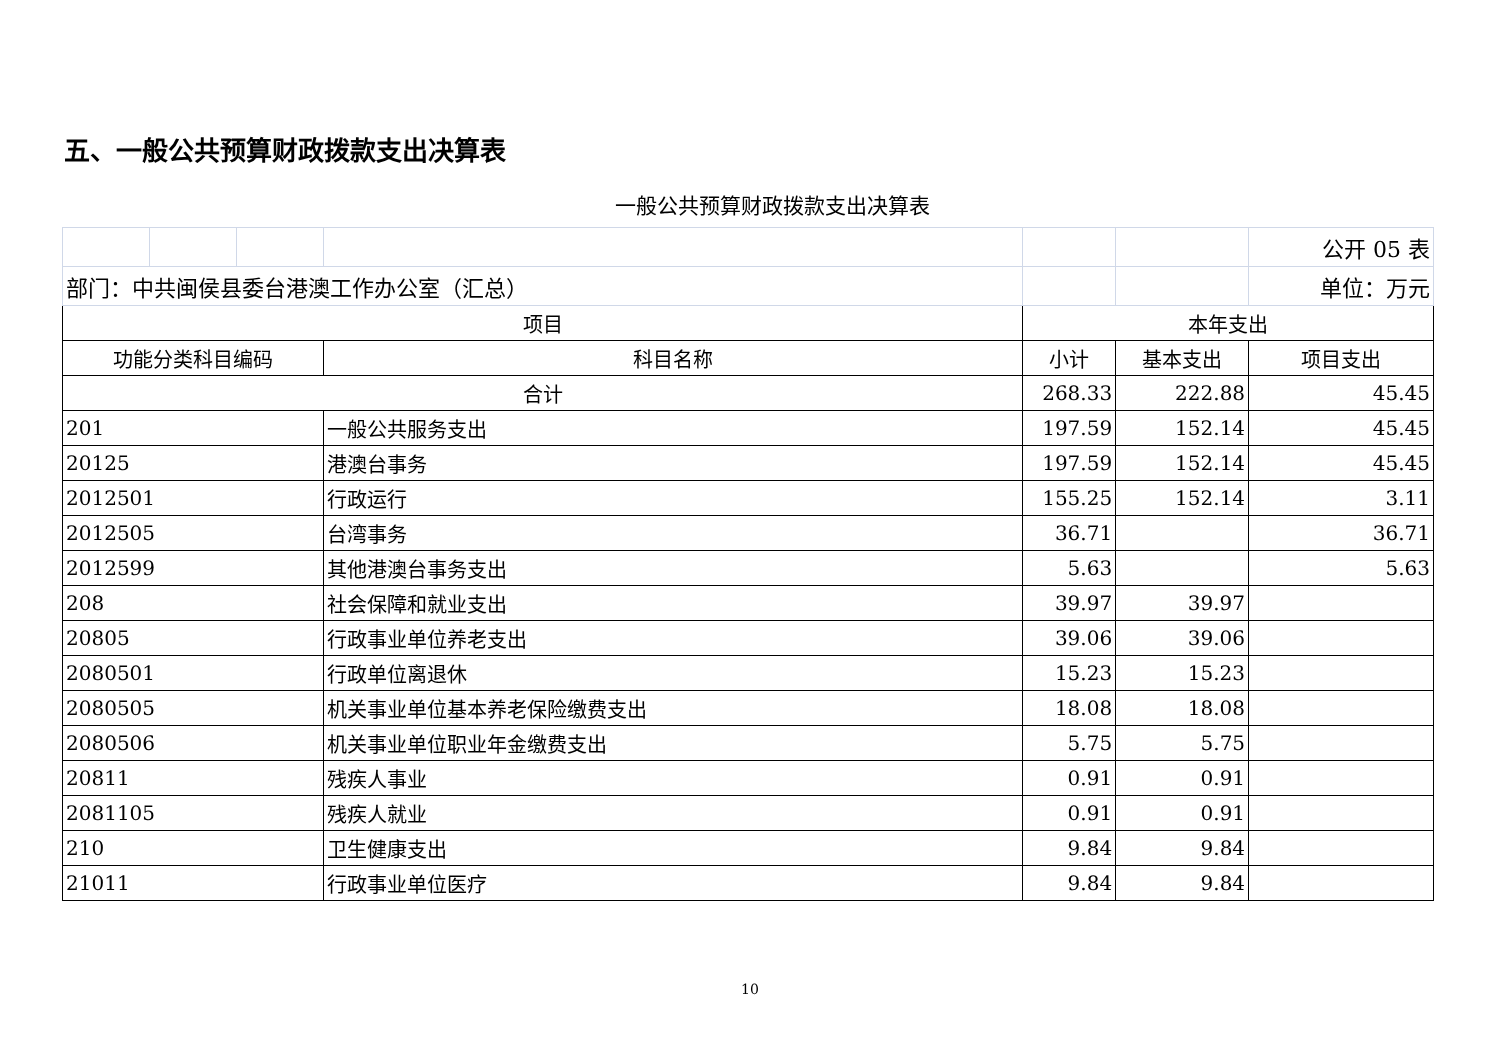五、一般公共预算财政拨款支出决算表
一般公共预算财政拨款支出决算表
| | | | | | | 公开 05 表 |
| 部门：中共闽侯县委台港澳工作办公室（汇总） | | | | | | 单位：万元 |
| 项目 | | | | 本年支出 | | |
| 功能分类科目编码 | | | 科目名称 | 小计 | 基本支出 | 项目支出 |
| 合计 | | | | 268.33 | 222.88 | 45.45 |
| 201 | | | 一般公共服务支出 | 197.59 | 152.14 | 45.45 |
| 20125 | | | 港澳台事务 | 197.59 | 152.14 | 45.45 |
| 2012501 | | | 行政运行 | 155.25 | 152.14 | 3.11 |
| 2012505 | | | 台湾事务 | 36.71 | | 36.71 |
| 2012599 | | | 其他港澳台事务支出 | 5.63 | | 5.63 |
| 208 | | | 社会保障和就业支出 | 39.97 | 39.97 | |
| 20805 | | | 行政事业单位养老支出 | 39.06 | 39.06 | |
| 2080501 | | | 行政单位离退休 | 15.23 | 15.23 | |
| 2080505 | | | 机关事业单位基本养老保险缴费支出 | 18.08 | 18.08 | |
| 2080506 | | | 机关事业单位职业年金缴费支出 | 5.75 | 5.75 | |
| 20811 | | | 残疾人事业 | 0.91 | 0.91 | |
| 2081105 | | | 残疾人就业 | 0.91 | 0.91 | |
| 210 | | | 卫生健康支出 | 9.84 | 9.84 | |
| 21011 | | | 行政事业单位医疗 | 9.84 | 9.84 | |
10